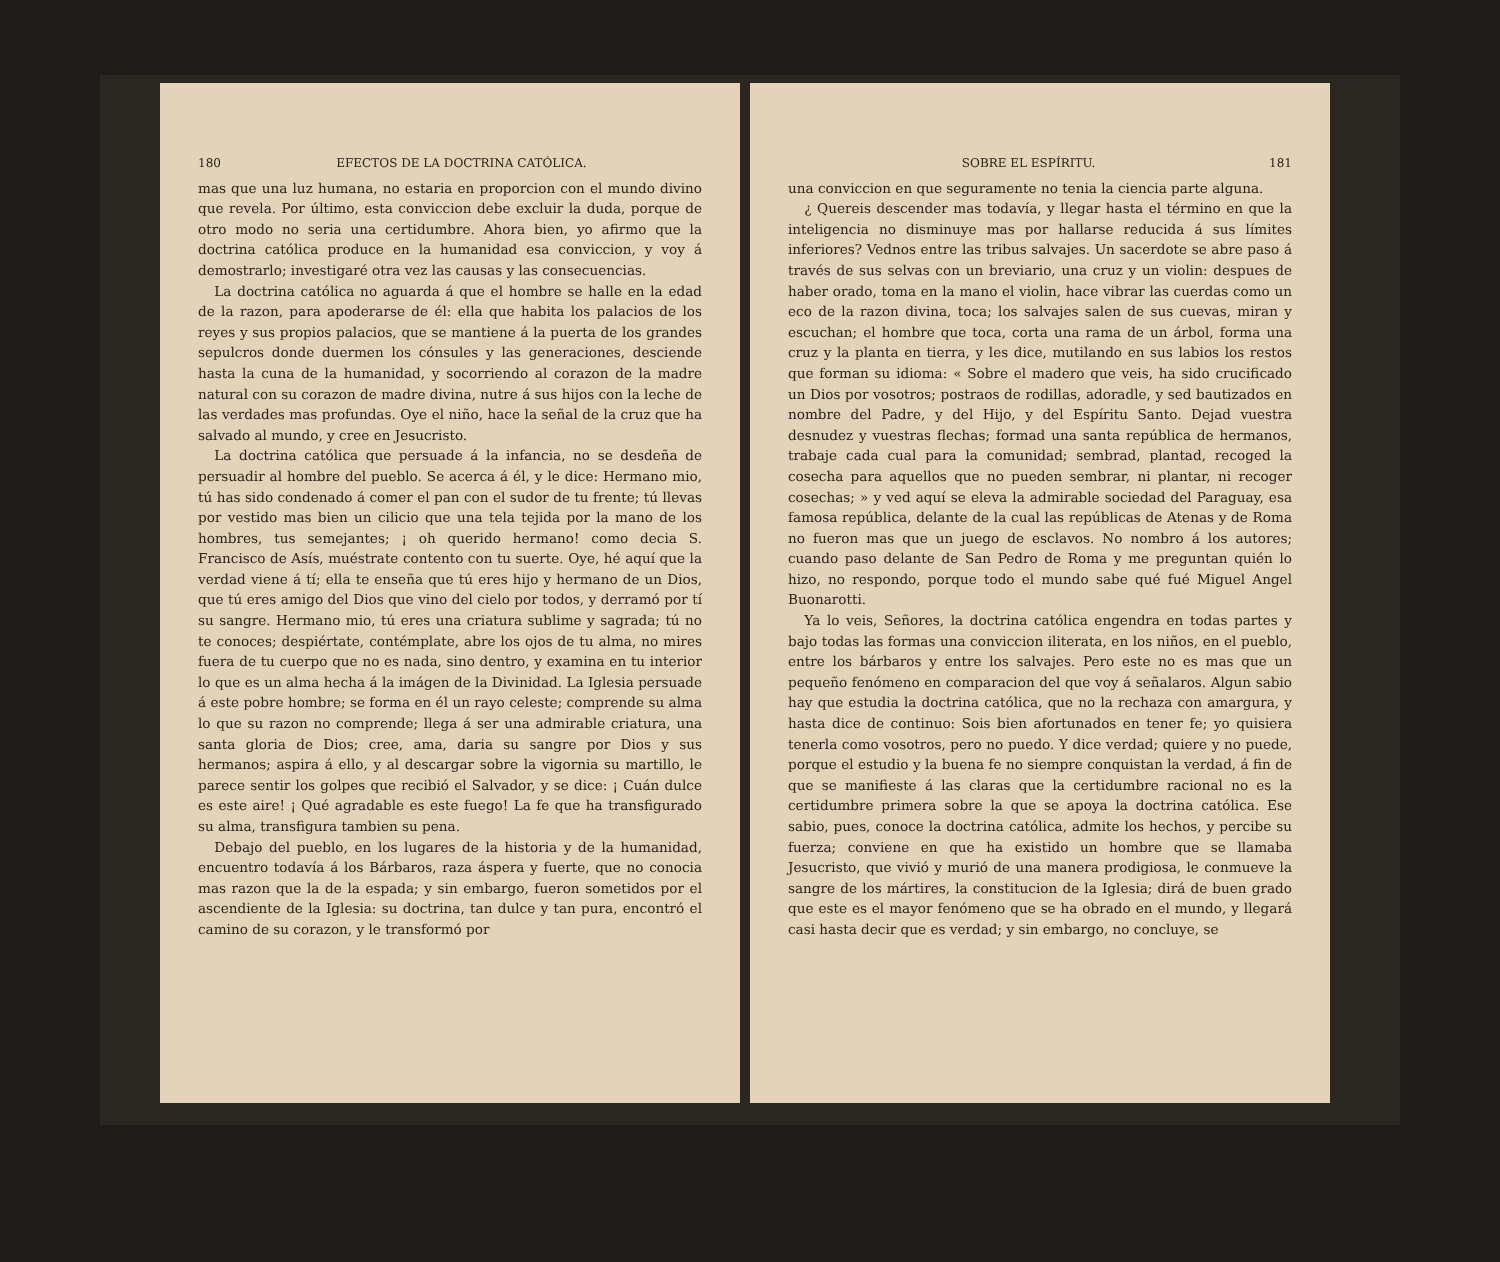180 EFECTOS DE LA DOCTRINA CATÓLICA.
mas que una luz humana, no estaria en proporcion con el mundo divino que revela. Por último, esta conviccion debe excluir la duda, porque de otro modo no seria una certidumbre. Ahora bien, yo afirmo que la doctrina católica produce en la humanidad esa conviccion, y voy á demostrarlo; investigaré otra vez las causas y las consecuencias.
La doctrina católica no aguarda á que el hombre se halle en la edad de la razon, para apoderarse de él: ella que habita los palacios de los reyes y sus propios palacios, que se mantiene á la puerta de los grandes sepulcros donde duermen los cónsules y las generaciones, desciende hasta la cuna de la humanidad, y socorriendo al corazon de la madre natural con su corazon de madre divina, nutre á sus hijos con la leche de las verdades mas profundas. Oye el niño, hace la señal de la cruz que ha salvado al mundo, y cree en Jesucristo.
La doctrina católica que persuade á la infancia, no se desdeña de persuadir al hombre del pueblo. Se acerca á él, y le dice: Hermano mio, tú has sido condenado á comer el pan con el sudor de tu frente; tú llevas por vestido mas bien un cilicio que una tela tejida por la mano de los hombres, tus semejantes; ¡ oh querido hermano! como decia S. Francisco de Asís, muéstrate contento con tu suerte. Oye, hé aquí que la verdad viene á tí; ella te enseña que tú eres hijo y hermano de un Dios, que tú eres amigo del Dios que vino del cielo por todos, y derramó por tí su sangre. Hermano mio, tú eres una criatura sublime y sagrada; tú no te conoces; despiértate, contémplate, abre los ojos de tu alma, no mires fuera de tu cuerpo que no es nada, sino dentro, y examina en tu interior lo que es un alma hecha á la imágen de la Divinidad. La Iglesia persuade á este pobre hombre; se forma en él un rayo celeste; comprende su alma lo que su razon no comprende; llega á ser una admirable criatura, una santa gloria de Dios; cree, ama, daria su sangre por Dios y sus hermanos; aspira á ello, y al descargar sobre la vigornia su martillo, le parece sentir los golpes que recibió el Salvador, y se dice: ¡ Cuán dulce es este aire! ¡ Qué agradable es este fuego! La fe que ha transfigurado su alma, transfigura tambien su pena.
Debajo del pueblo, en los lugares de la historia y de la humanidad, encuentro todavía á los Bárbaros, raza áspera y fuerte, que no conocia mas razon que la de la espada; y sin embargo, fueron sometidos por el ascendiente de la Iglesia: su doctrina, tan dulce y tan pura, encontró el camino de su corazon, y le transformó por
SOBRE EL ESPÍRITU. 181
una conviccion en que seguramente no tenia la ciencia parte alguna.
¿ Quereis descender mas todavía, y llegar hasta el término en que la inteligencia no disminuye mas por hallarse reducida á sus límites inferiores? Vednos entre las tribus salvajes. Un sacerdote se abre paso á través de sus selvas con un breviario, una cruz y un violin: despues de haber orado, toma en la mano el violin, hace vibrar las cuerdas como un eco de la razon divina, toca; los salvajes salen de sus cuevas, miran y escuchan; el hombre que toca, corta una rama de un árbol, forma una cruz y la planta en tierra, y les dice, mutilando en sus labios los restos que forman su idioma: « Sobre el madero que veis, ha sido crucificado un Dios por vosotros; postraos de rodillas, adoradle, y sed bautizados en nombre del Padre, y del Hijo, y del Espíritu Santo. Dejad vuestra desnudez y vuestras flechas; formad una santa república de hermanos, trabaje cada cual para la comunidad; sembrad, plantad, recoged la cosecha para aquellos que no pueden sembrar, ni plantar, ni recoger cosechas; » y ved aquí se eleva la admirable sociedad del Paraguay, esa famosa república, delante de la cual las repúblicas de Atenas y de Roma no fueron mas que un juego de esclavos. No nombro á los autores; cuando paso delante de San Pedro de Roma y me preguntan quién lo hizo, no respondo, porque todo el mundo sabe qué fué Miguel Angel Buonarotti.
Ya lo veis, Señores, la doctrina católica engendra en todas partes y bajo todas las formas una conviccion iliterata, en los niños, en el pueblo, entre los bárbaros y entre los salvajes. Pero este no es mas que un pequeño fenómeno en comparacion del que voy á señalaros. Algun sabio hay que estudia la doctrina católica, que no la rechaza con amargura, y hasta dice de continuo: Sois bien afortunados en tener fe; yo quisiera tenerla como vosotros, pero no puedo. Y dice verdad; quiere y no puede, porque el estudio y la buena fe no siempre conquistan la verdad, á fin de que se manifieste á las claras que la certidumbre racional no es la certidumbre primera sobre la que se apoya la doctrina católica. Ese sabio, pues, conoce la doctrina católica, admite los hechos, y percibe su fuerza; conviene en que ha existido un hombre que se llamaba Jesucristo, que vivió y murió de una manera prodigiosa, le conmueve la sangre de los mártires, la constitucion de la Iglesia; dirá de buen grado que este es el mayor fenómeno que se ha obrado en el mundo, y llegará casi hasta decir que es verdad; y sin embargo, no concluye, se